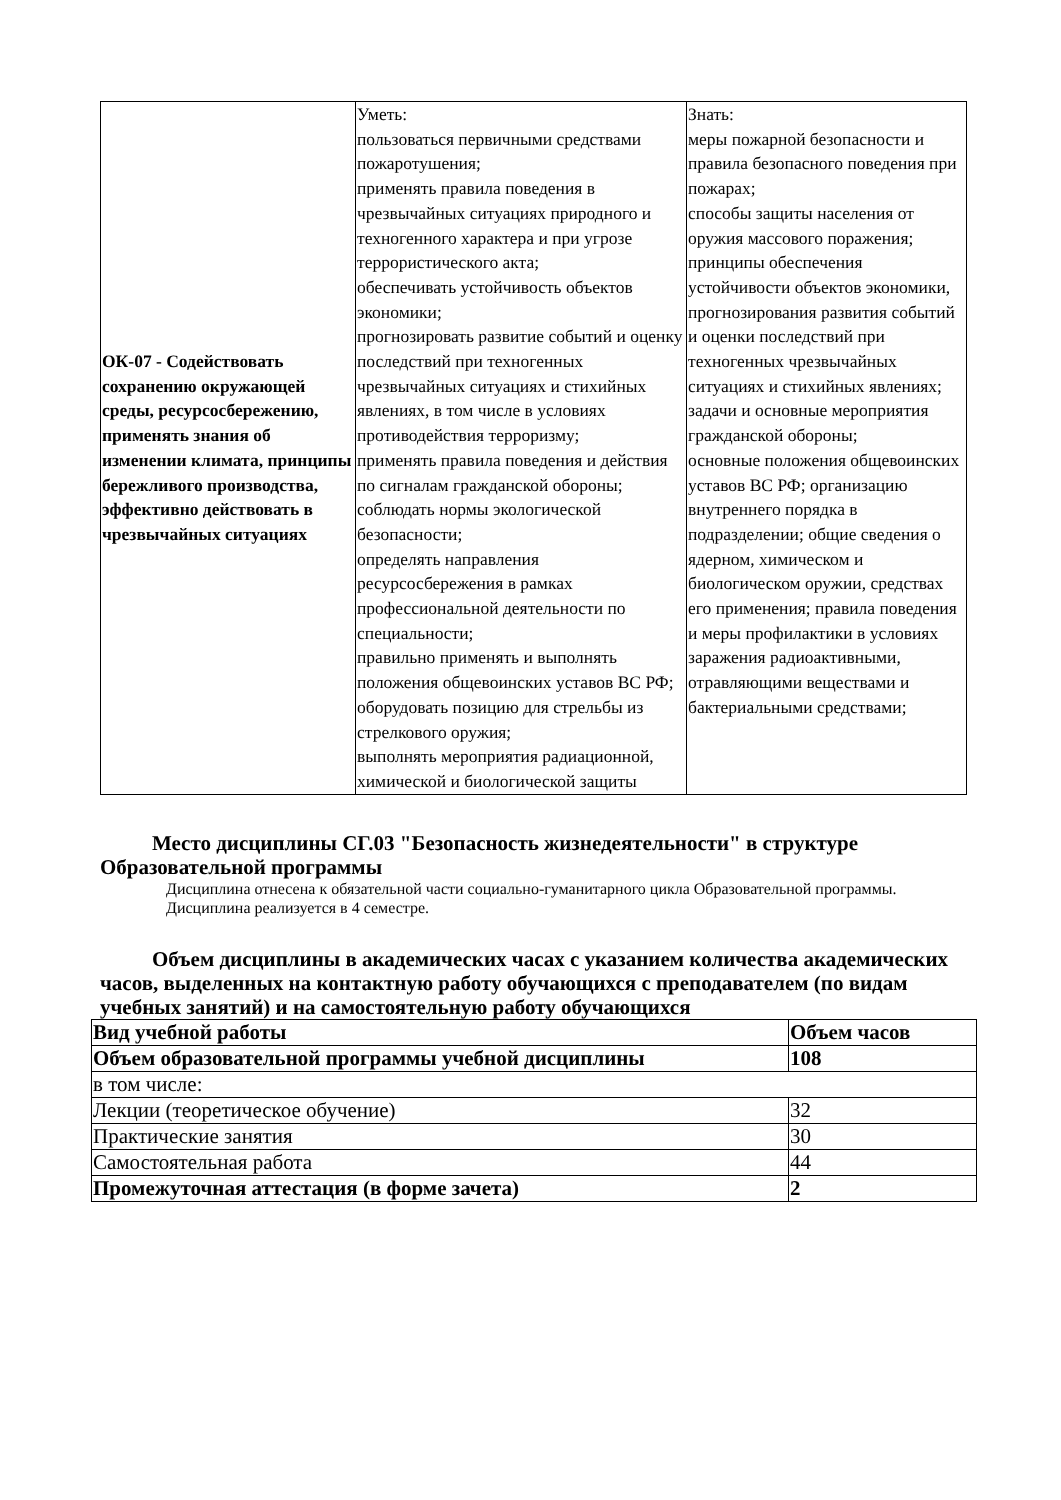| ОК-07 - Содействовать сохранению окружающей среды, ресурсосбережению, применять знания об изменении климата, принципы бережливого производства, эффективно действовать в чрезвычайных ситуациях | Уметь: пользоваться первичными средствами пожаротушения; применять правила поведения в чрезвычайных ситуациях природного и техногенного характера и при угрозе террористического акта; обеспечивать устойчивость объектов экономики; прогнозировать развитие событий и оценку последствий при техногенных чрезвычайных ситуациях и стихийных явлениях, в том числе в условиях противодействия терроризму; применять правила поведения и действия по сигналам гражданской обороны; соблюдать нормы экологической безопасности; определять направления ресурсосбережения в рамках профессиональной деятельности по специальности; правильно применять и выполнять положения общевоинских уставов ВС РФ; оборудовать позицию для стрельбы из стрелкового оружия; выполнять мероприятия радиационной, химической и биологической защиты | Знать: меры пожарной безопасности и правила безопасного поведения при пожарах; способы защиты населения от оружия массового поражения; принципы обеспечения устойчивости объектов экономики, прогнозирования развития событий и оценки последствий при техногенных чрезвычайных ситуациях и стихийных явлениях; задачи и основные мероприятия гражданской обороны; основные положения общевоинских уставов ВС РФ; организацию внутреннего порядка в подразделении; общие сведения о ядерном, химическом и биологическом оружии, средствах его применения; правила поведения и меры профилактики в условиях заражения радиоактивными, отравляющими веществами и бактериальными средствами; |
Место дисциплины СГ.03 "Безопасность жизнедеятельности" в структуре Образовательной программы
Дисциплина отнесена к обязательной части социально-гуманитарного цикла Образовательной программы.
Дисциплина реализуется в 4 семестре.
Объем дисциплины в академических часах с указанием количества академических часов, выделенных на контактную работу обучающихся с преподавателем (по видам учебных занятий) и на самостоятельную работу обучающихся
| Вид учебной работы | Объем часов |
| --- | --- |
| Объем образовательной программы учебной дисциплины | 108 |
| в том числе: | |
| Лекции (теоретическое обучение) | 32 |
| Практические занятия | 30 |
| Самостоятельная работа | 44 |
| Промежуточная аттестация (в форме зачета) | 2 |